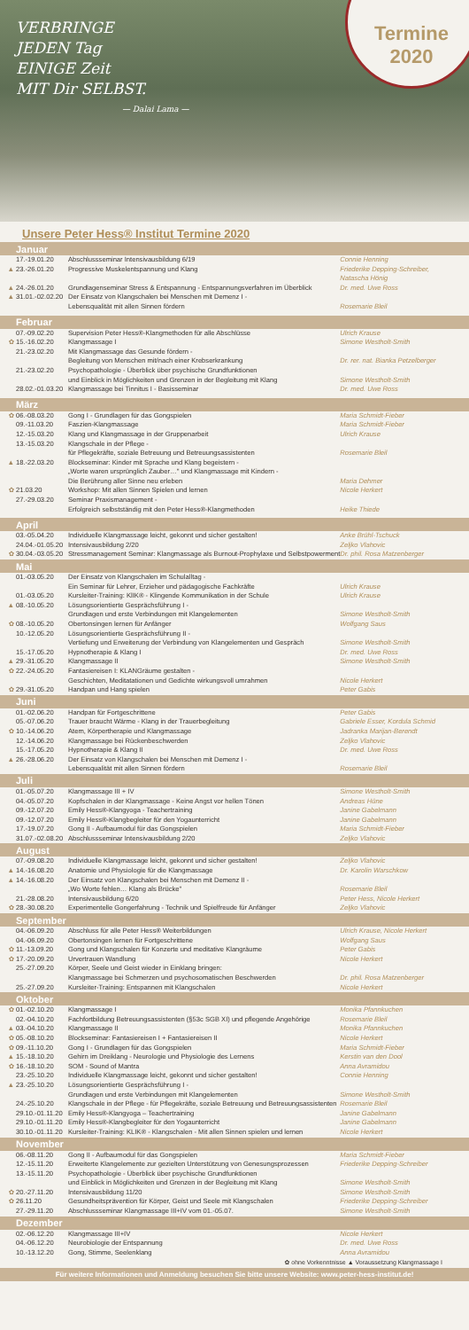VERBRINGE
JEDEN Tag
EINIGE Zeit
MIT Dir SELBST.
— Dalai Lama —
Termine
2020
Unsere Peter Hess® Institut Termine 2020
| Januar | | | |
| --- | --- | --- | --- |
| | 17.-19.01.20 | Abschlussseminar Intensivausbildung 6/19 | Connie Henning |
| ▲ | 23.-26.01.20 | Progressive Muskelentspannung und Klang | Friederike Depping-Schreiber, |
| | | | Natascha Hönig |
| ▲ | 24.-26.01.20 | Grundlagenseminar Stress & Entspannung - Entspannungsverfahren im Überblick | Dr. med. Uwe Ross |
| ▲ | 31.01.-02.02.20 | Der Einsatz von Klangschalen bei Menschen mit Demenz I - | |
| | | Lebensqualität mit allen Sinnen fördern | Rosemarie Bleil |
| Februar | | | |
| | 07.-09.02.20 | Supervision Peter Hess®-Klangmethoden für alle Abschlüsse | Ulrich Krause |
| ✿ | 15.-16.02.20 | Klangmassage I | Simone Westholt-Smith |
| | 21.-23.02.20 | Mit Klangmassage das Gesunde fördern - | |
| | | Begleitung von Menschen mit/nach einer Krebserkrankung | Dr. rer. nat. Bianka Petzelberger |
| | 21.-23.02.20 | Psychopathologie - Überblick über psychische Grundfunktionen | |
| | | und Einblick in Möglichkeiten und Grenzen in der Begleitung mit Klang | Simone Westholt-Smith |
| | 28.02.-01.03.20 | Klangmassage bei Tinnitus I - Basisseminar | Dr. med. Uwe Ross |
| März | | | |
| ✿ | 06.-08.03.20 | Gong I - Grundlagen für das Gongspielen | Maria Schmidt-Fieber |
| | 09.-11.03.20 | Faszien-Klangmassage | Maria Schmidt-Fieber |
| | 12.-15.03.20 | Klang und Klangmassage in der Gruppenarbeit | Ulrich Krause |
| | 13.-15.03.20 | Klangschale in der Pflege - | |
| | | für Pflegekräfte, soziale Betreuung und Betreuungsassistenten | Rosemarie Bleil |
| ▲ | 18.-22.03.20 | Blockseminar: Kinder mit Sprache und Klang begeistern - | |
| | | „Worte waren ursprünglich Zauber…" und Klangmassage mit Kindern - | |
| | | Die Berührung aller Sinne neu erleben | Maria Dehmer |
| ✿ | 21.03.20 | Workshop: Mit allen Sinnen Spielen und lernen | Nicole Herkert |
| | 27.-29.03.20 | Seminar Praxismanagement - | |
| | | Erfolgreich selbstständig mit den Peter Hess®-Klangmethoden | Heike Thiede |
| April | | | |
| | 03.-05.04.20 | Individuelle Klangmassage leicht, gekonnt und sicher gestalten! | Anke Brühl-Tschuck |
| | 24.04.-01.05.20 | Intensivausbildung 2/20 | Zeljko Vlahovic |
| ✿ | 30.04.-03.05.20 | Stressmanagement Seminar: Klangmassage als Burnout-Prophylaxe und Selbstpowerment | Dr. phil. Rosa Matzenberger |
| Mai | | | |
| | 01.-03.05.20 | Der Einsatz von Klangschalen im Schulalltag - | |
| | | Ein Seminar für Lehrer, Erzieher und pädagogische Fachkräfte | Ulrich Krause |
| | 01.-03.05.20 | Kursleiter-Training: KlIK® - Klingende Kommunikation in der Schule | Ulrich Krause |
| ▲ | 08.-10.05.20 | Lösungsorientierte Gesprächsführung I - | |
| | | Grundlagen und erste Verbindungen mit Klangelementen | Simone Westholt-Smith |
| ✿ | 08.-10.05.20 | Obertonsingen lernen für Anfänger | Wolfgang Saus |
| | 10.-12.05.20 | Lösungsorientierte Gesprächsführung II - | |
| | | Vertiefung und Erweiterung der Verbindung von Klangelementen und Gespräch | Simone Westholt-Smith |
| | 15.-17.05.20 | Hypnotherapie & Klang I | Dr. med. Uwe Ross |
| ▲ | 29.-31.05.20 | Klangmassage II | Simone Westholt-Smith |
| ✿ | 22.-24.05.20 | Fantasiereisen I: KLANGräume gestalten - | |
| | | Geschichten, Meditatationen und Gedichte wirkungsvoll umrahmen | Nicole Herkert |
| ✿ | 29.-31.05.20 | Handpan und Hang spielen | Peter Gabis |
| Juni | | | |
| | 01.-02.06.20 | Handpan für Fortgeschrittene | Peter Gabis |
| | 05.-07.06.20 | Trauer braucht Wärme - Klang in der Trauerbegleitung | Gabriele Esser, Kordula Schmid |
| ✿ | 10.-14.06.20 | Atem, Körpertherapie und Klangmassage | Jadranka Marijan-Berendt |
| | 12.-14.06.20 | Klangmassage bei Rückenbeschwerden | Zeljko Vlahovic |
| | 15.-17.05.20 | Hypnotherapie & Klang II | Dr. med. Uwe Ross |
| ▲ | 26.-28.06.20 | Der Einsatz von Klangschalen bei Menschen mit Demenz I - | |
| | | Lebensqualität mit allen Sinnen fördern | Rosemarie Bleil |
| Juli | | | |
| | 01.-05.07.20 | Klangmassage III + IV | Simone Westholt-Smith |
| | 04.-05.07.20 | Kopfschalen in der Klangmassage - Keine Angst vor hellen Tönen | Andreas Hüne |
| | 09.-12.07.20 | Emily Hess®-Klangyoga - Teachertraining | Janine Gabelmann |
| | 09.-12.07.20 | Emily Hess®-Klangbegleiter für den Yogaunterricht | Janine Gabelmann |
| | 17.-19.07.20 | Gong II - Aufbaumodul für das Gongspielen | Maria Schmidt-Fieber |
| | 31.07.-02.08.20 | Abschlussseminar Intensivausbildung 2/20 | Zeljko Vlahovic |
| August | | | |
| | 07.-09.08.20 | Individuelle Klangmassage leicht, gekonnt und sicher gestalten! | Zeljko Vlahovic |
| ▲ | 14.-16.08.20 | Anatomie und Physiologie für die Klangmassage | Dr. Karolin Warschkow |
| ▲ | 14.-16.08.20 | Der Einsatz von Klangschalen bei Menschen mit Demenz II - | |
| | | „Wo Worte fehlen… Klang als Brücke" | Rosemarie Bleil |
| | 21.-28.08.20 | Intensivausbildung 6/20 | Peter Hess, Nicole Herkert |
| ✿ | 28.-30.08.20 | Experimentelle Gongerfahrung - Technik und Spielfreude für Anfänger | Zeljko Vlahovic |
| September | | | |
| | 04.-06.09.20 | Abschluss für alle Peter Hess® Weiterbildungen | Ulrich Krause, Nicole Herkert |
| | 04.-06.09.20 | Obertonsingen lernen für Fortgeschrittene | Wolfgang Saus |
| ✿ | 11.-13.09.20 | Gong und Klangschalen für Konzerte und meditative Klangräume | Peter Gabis |
| ✿ | 17.-20.09.20 | Urvertrauen Wandlung | Nicole Herkert |
| | 25.-27.09.20 | Körper, Seele und Geist wieder in Einklang bringen: | |
| | | Klangmassage bei Schmerzen und psychosomatischen Beschwerden | Dr. phil. Rosa Matzenberger |
| | 25.-27.09.20 | Kursleiter-Training: Entspannen mit Klangschalen | Nicole Herkert |
| Oktober | | | |
| ✿ | 01.-02.10.20 | Klangmassage I | Monika Pfannkuchen |
| | 02.-04.10.20 | Fachfortbildung Betreuungsassistenten (§53c SGB XI) und pflegende Angehörige | Rosemarie Bleil |
| ▲ | 03.-04.10.20 | Klangmassage II | Monika Pfannkuchen |
| ✿ | 05.-08.10.20 | Blockseminar: Fantasiereisen I + Fantasiereisen II | Nicole Herkert |
| ✿ | 09.-11.10.20 | Gong I - Grundlagen für das Gongspielen | Maria Schmidt-Fieber |
| ▲ | 15.-18.10.20 | Gehirn im Dreiklang - Neurologie und Physiologie des Lernens | Kerstin van den Dool |
| ✿ | 16.-18.10.20 | SOM - Sound of Mantra | Anna Avramidou |
| | 23.-25.10.20 | Individuelle Klangmassage leicht, gekonnt und sicher gestalten! | Connie Henning |
| ▲ | 23.-25.10.20 | Lösungsorientierte Gesprächsführung I - | |
| | | Grundlagen und erste Verbindungen mit Klangelementen | Simone Westholt-Smith |
| | 24.-25.10.20 | Klangschale in der Pflege - für Pflegekräfte, soziale Betreuung und Betreuungsassistenten | Rosemarie Bleil |
| | 29.10.-01.11.20 | Emily Hess®-Klangyoga – Teachertraining | Janine Gabelmann |
| | 29.10.-01.11.20 | Emily Hess®-Klangbegleiter für den Yogaunterricht | Janine Gabelmann |
| | 30.10.-01.11.20 | Kursleiter-Training: KLIK® - Klangschalen - Mit allen Sinnen spielen und lernen | Nicole Herkert |
| November | | | |
| | 06.-08.11.20 | Gong II - Aufbaumodul für das Gongspielen | Maria Schmidt-Fieber |
| | 12.-15.11.20 | Erweiterte Klangelemente zur gezielten Unterstützung von Genesungsprozessen | Friederike Depping-Schreiber |
| | 13.-15.11.20 | Psychopathologie - Überblick über psychische Grundfunktionen | |
| | | und Einblick in Möglichkeiten und Grenzen in der Begleitung mit Klang | Simone Westholt-Smith |
| ✿ | 20.-27.11.20 | Intensivausbildung 11/20 | Simone Westholt-Smith |
| ✿ | 26.11.20 | Gesundheitsprävention für Körper, Geist und Seele mit Klangschalen | Friederike Depping-Schreiber |
| | 27.-29.11.20 | Abschlussseminar Klangmassage III+IV vom 01.-05.07. | Simone Westholt-Smith |
| Dezember | | | |
| | 02.-06.12.20 | Klangmassage III+IV | Nicole Herkert |
| | 04.-06.12.20 | Neurobiologie der Entspannung | Dr. med. Uwe Ross |
| | 10.-13.12.20 | Gong, Stimme, Seelenklang | Anna Avramidou |
✿ ohne Vorkenntnisse ▲ Voraussetzung Klangmassage I
Für weitere Informationen und Anmeldung besuchen Sie bitte unsere Website: www.peter-hess-institut.de!